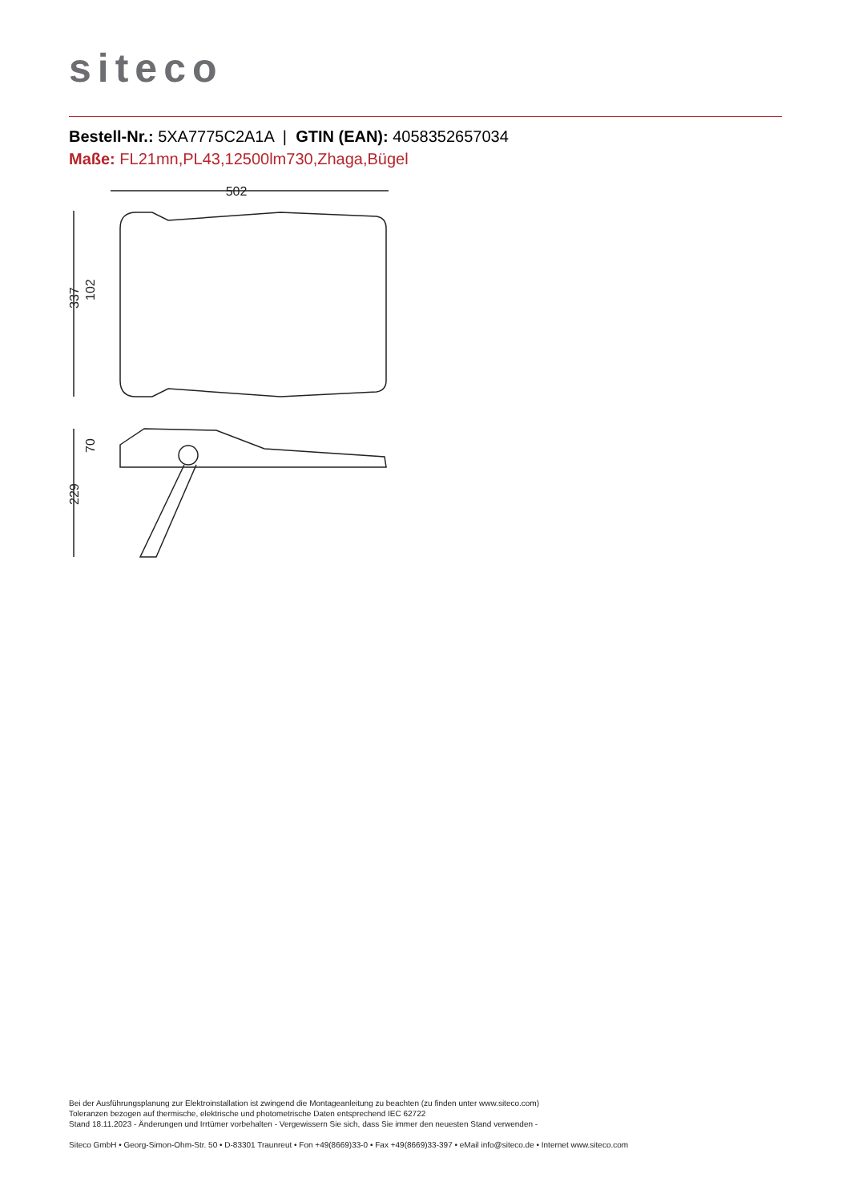siteco
Bestell-Nr.: 5XA7775C2A1A | GTIN (EAN): 4058352657034
Maße: FL21mn,PL43,12500lm730,Zhaga,Bügel
502
337
229
102
70
Bei der Ausführungsplanung zur Elektroinstallation ist zwingend die Montageanleitung zu beachten (zu finden unter www.siteco.com)
Toleranzen bezogen auf thermische, elektrische und photometrische Daten entsprechend IEC 62722
Stand 18.11.2023 - Änderungen und Irrtümer vorbehalten - Vergewissern Sie sich, dass Sie immer den neuesten Stand verwenden -
Siteco GmbH • Georg-Simon-Ohm-Str. 50 • D-83301 Traunreut • Fon +49(8669)33-0 • Fax +49(8669)33-397 • eMail info@siteco.de • Internet www.siteco.com